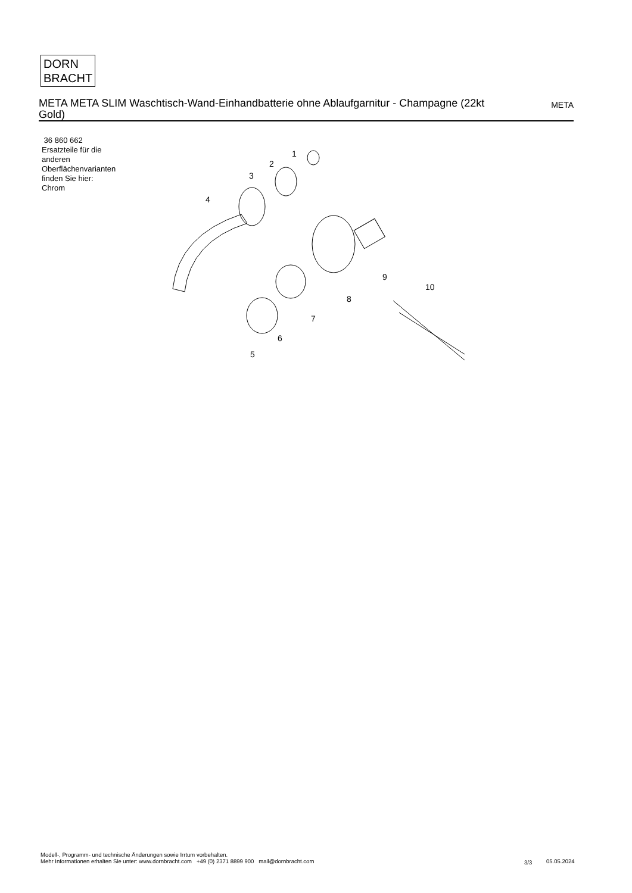DORN
BRACHT
META META SLIM Waschtisch-Wand-Einhandbatterie ohne Ablaufgarnitur - Champagne (22kt Gold)
META
36 860 662
Ersatzteile für die
anderen
Oberflächenvarianten
finden Sie hier:
Chrom
1
2
3
4
5
6
7
8
9
10
Modell-, Programm- und technische Änderungen sowie Irrtum vorbehalten.
Mehr Informationen erhalten Sie unter: www.dornbracht.com +49 (0) 2371 8899 900 mail@dornbracht.com
3/3 05.05.2024